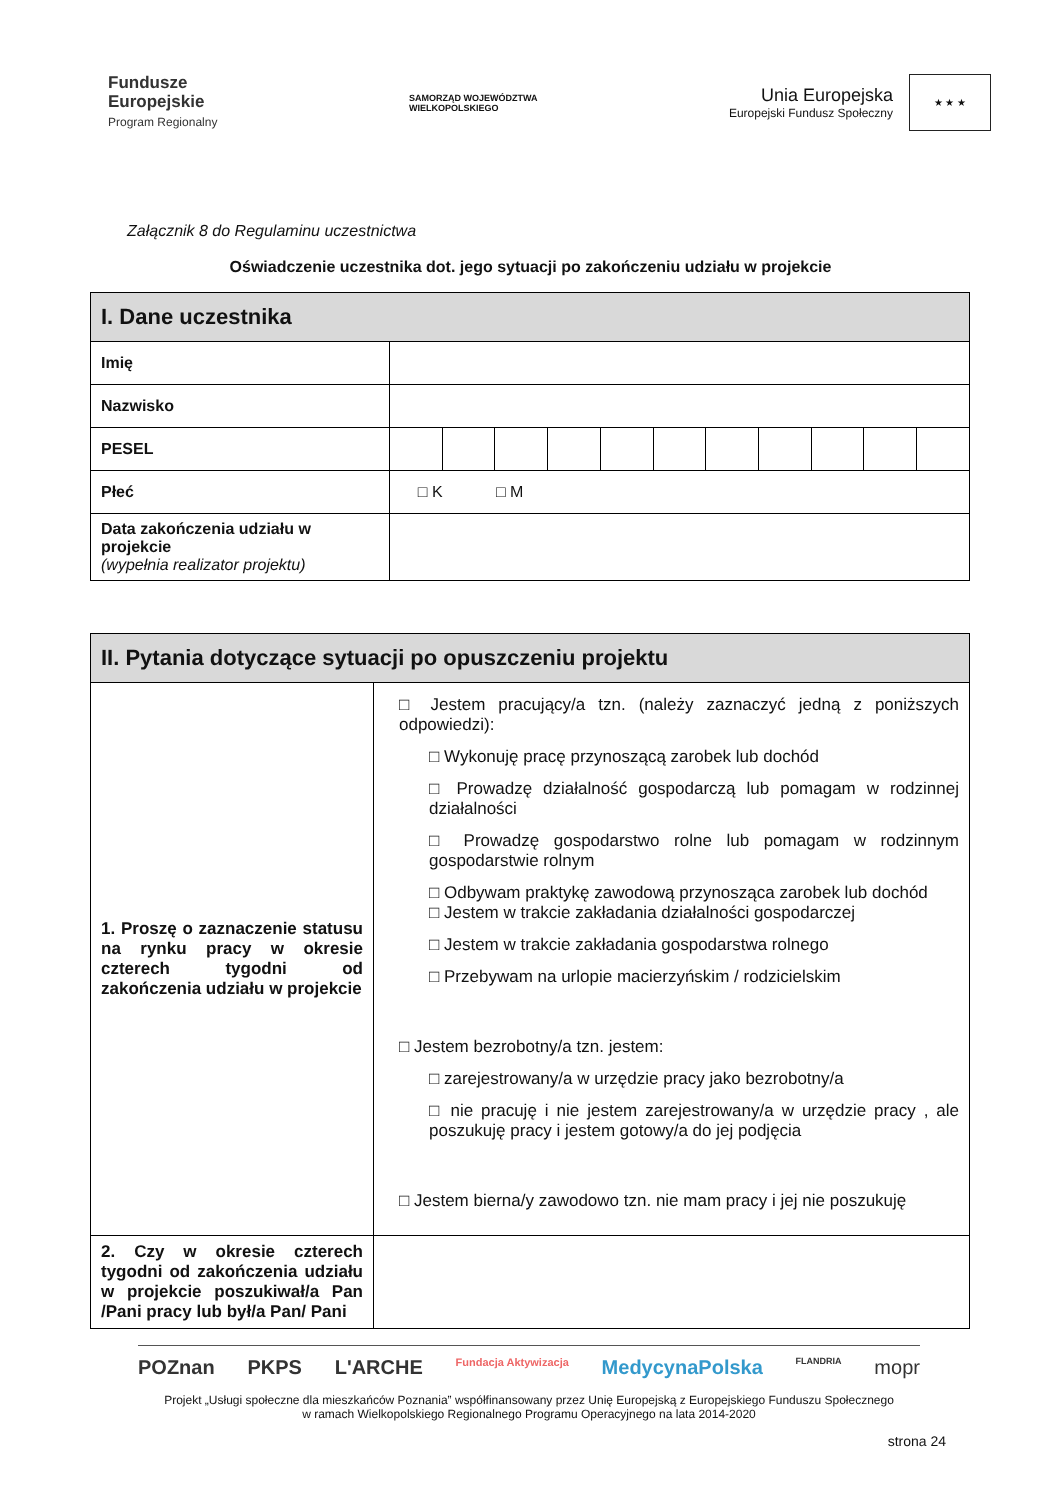Fundusze
Europejskie
Program Regionalny
SAMORZĄD WOJEWÓDZTWA
WIELKOPOLSKIEGO
Unia Europejska
Europejski Fundusz Społeczny
★ ★ ★
Załącznik 8 do Regulaminu uczestnictwa
Oświadczenie uczestnika dot. jego sytuacji po zakończeniu udziału w projekcie
| I. Dane uczestnika | | | | | | | | | | | |
| --- | --- | --- | --- | --- | --- | --- | --- | --- | --- | --- | --- |
| Imię | | | | | | | | | | | |
| Nazwisko | | | | | | | | | | | |
| PESEL | | | | | | | | | | | |
| Płeć | □ K □ M | | | | | | | | | | |
| Data zakończenia udziału w projekcie (wypełnia realizator projektu) | | | | | | | | | | | |
| II. Pytania dotyczące sytuacji po opuszczeniu projektu | |
| --- | --- |
| 1. Proszę o zaznaczenie statusu na rynku pracy w okresie czterech tygodni od zakończenia udziału w projekcie | □ Jestem pracujący/a tzn. (należy zaznaczyć jedną z poniższych odpowiedzi): □ Wykonuję pracę przynoszącą zarobek lub dochód □ Prowadzę działalność gospodarczą lub pomagam w rodzinnej działalności □ Prowadzę gospodarstwo rolne lub pomagam w rodzinnym gospodarstwie rolnym □ Odbywam praktykę zawodową przynosząca zarobek lub dochód □ Jestem w trakcie zakładania działalności gospodarczej □ Jestem w trakcie zakładania gospodarstwa rolnego □ Przebywam na urlopie macierzyńskim / rodzicielskim □ Jestem bezrobotny/a tzn. jestem: □ zarejestrowany/a w urzędzie pracy jako bezrobotny/a □ nie pracuję i nie jestem zarejestrowany/a w urzędzie pracy , ale poszukuję pracy i jestem gotowy/a do jej podjęcia □ Jestem bierna/y zawodowo tzn. nie mam pracy i jej nie poszukuję |
| 2. Czy w okresie czterech tygodni od zakończenia udziału w projekcie poszukiwał/a Pan /Pani pracy lub był/a Pan/ Pani | |
POZnan PKPS L'ARCHE Fundacja Aktywizacja MedycynaPolska FLANDRIA mopr
Projekt „Usługi społeczne dla mieszkańców Poznania” współfinansowany przez Unię Europejską z Europejskiego Funduszu Społecznego
w ramach Wielkopolskiego Regionalnego Programu Operacyjnego na lata 2014-2020
strona 24